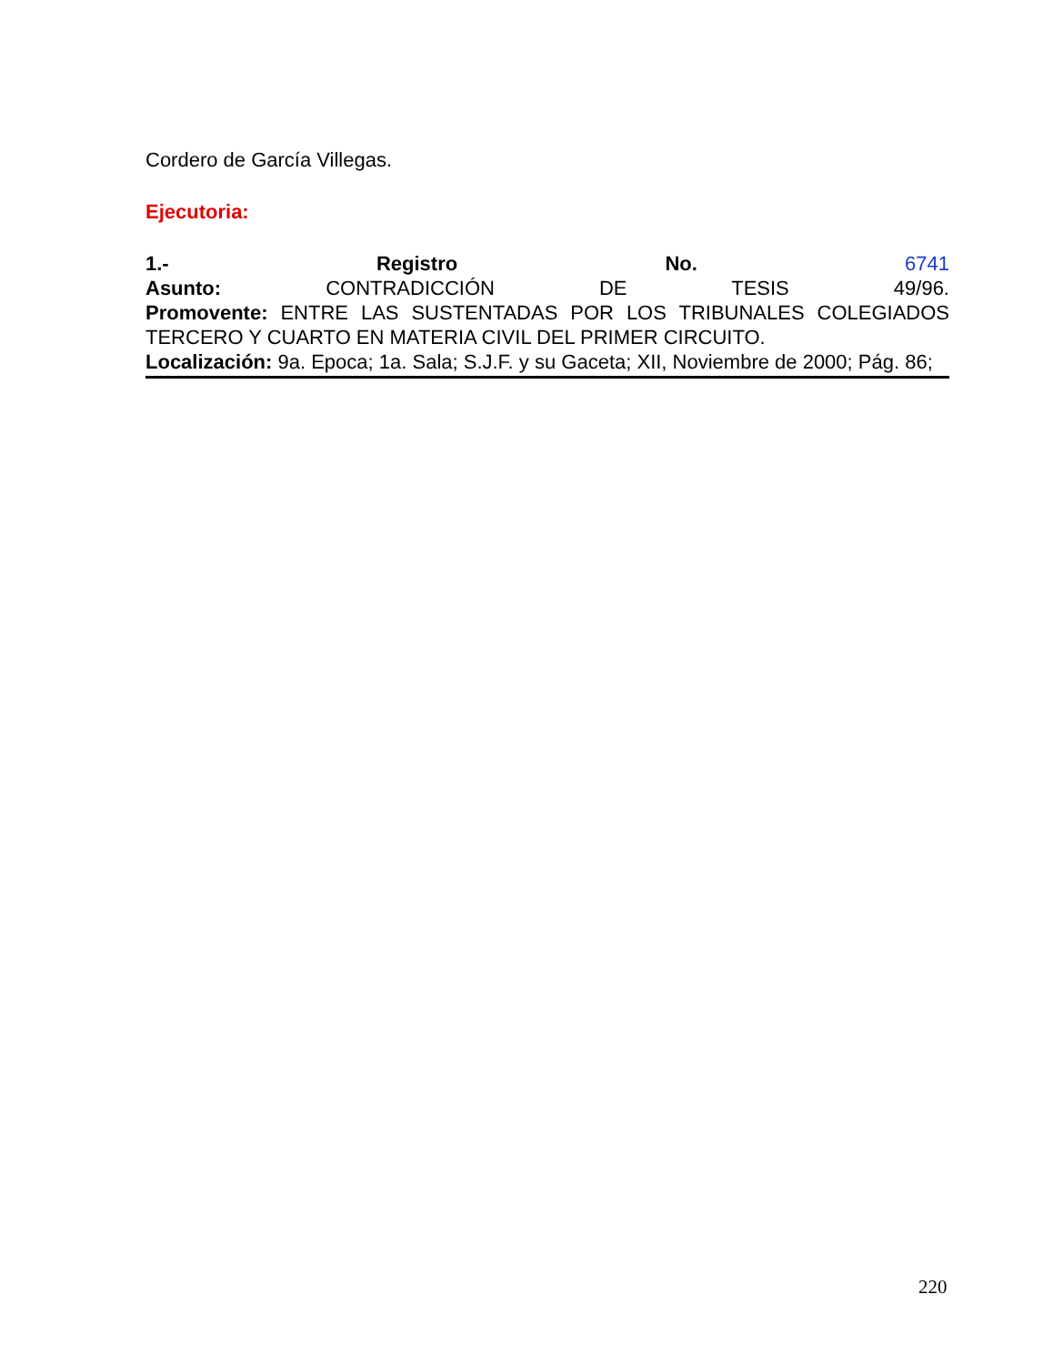Cordero de García Villegas.
Ejecutoria:
1.- Registro No. 6741
Asunto: CONTRADICCIÓN DE TESIS 49/96.
Promovente: ENTRE LAS SUSTENTADAS POR LOS TRIBUNALES COLEGIADOS TERCERO Y CUARTO EN MATERIA CIVIL DEL PRIMER CIRCUITO.
Localización: 9a. Epoca; 1a. Sala; S.J.F. y su Gaceta; XII, Noviembre de 2000; Pág. 86;
220